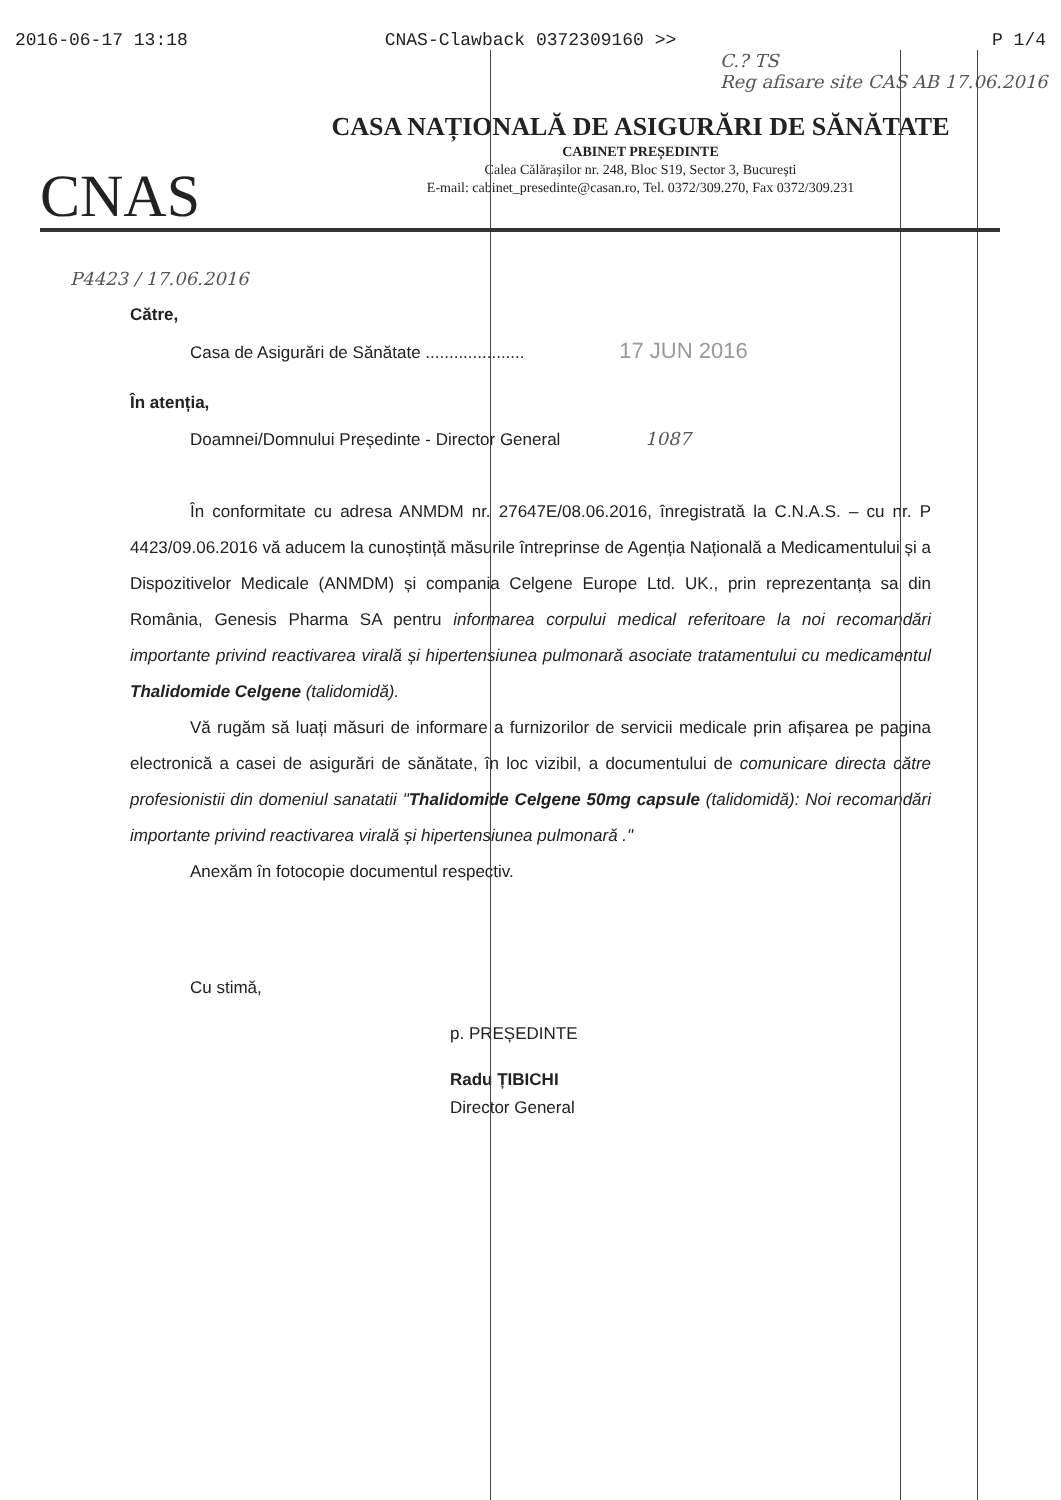2016-06-17 13:18 CNAS-Clawback 0372309160 >> P 1/4
C.? TS
Reg afisare site CAS AB 17.06.2016
CNAS
CASA NAȚIONALĂ DE ASIGURĂRI DE SĂNĂTATE
CABINET PREȘEDINTE
Calea Călărașilor nr. 248, Bloc S19, Sector 3, București
E-mail: cabinet_presedinte@casan.ro, Tel. 0372/309.270, Fax 0372/309.231
P4423 / 17.06.2016
Către,
Casa de Asigurări de Sănătate ..................... 17 JUN 2016
În atenția,
Doamnei/Domnului Președinte - Director General 1087
În conformitate cu adresa ANMDM nr. 27647E/08.06.2016, înregistrată la C.N.A.S. – cu nr. P 4423/09.06.2016 vă aducem la cunoștință măsurile întreprinse de Agenția Națională a Medicamentului și a Dispozitivelor Medicale (ANMDM) și compania Celgene Europe Ltd. UK., prin reprezentanța sa din România, Genesis Pharma SA pentru informarea corpului medical referitoare la noi recomandări importante privind reactivarea virală și hipertensiunea pulmonară asociate tratamentului cu medicamentul Thalidomide Celgene (talidomidă).
Vă rugăm să luați măsuri de informare a furnizorilor de servicii medicale prin afișarea pe pagina electronică a casei de asigurări de sănătate, în loc vizibil, a documentului de comunicare directa către profesionistii din domeniul sanatatii "Thalidomide Celgene 50mg capsule (talidomidă): Noi recomandări importante privind reactivarea virală și hipertensiunea pulmonară ."
Anexăm în fotocopie documentul respectiv.
Cu stimă,
p. PREȘEDINTE
Radu ȚIBICHI
Director General